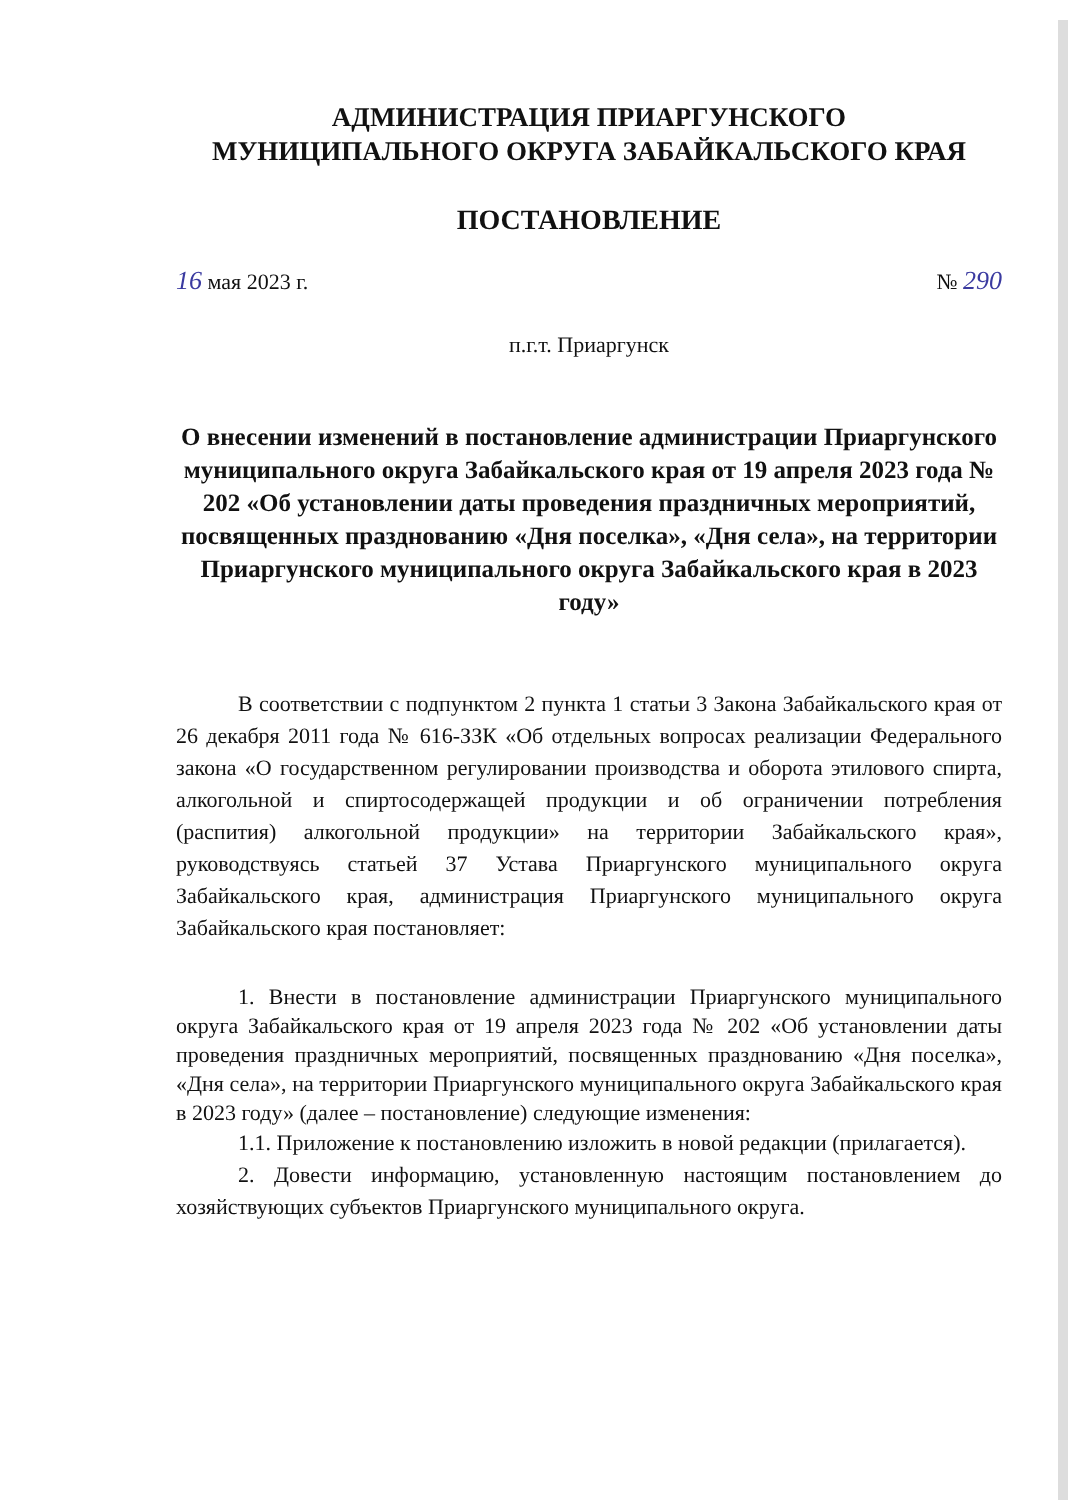АДМИНИСТРАЦИЯ ПРИАРГУНСКОГО
МУНИЦИПАЛЬНОГО ОКРУГА ЗАБАЙКАЛЬСКОГО КРАЯ
ПОСТАНОВЛЕНИЕ
16 мая 2023 г. № 290
п.г.т. Приаргунск
О внесении изменений в постановление администрации Приаргунского муниципального округа Забайкальского края от 19 апреля 2023 года № 202 «Об установлении даты проведения праздничных мероприятий, посвященных празднованию «Дня поселка», «Дня села», на территории Приаргунского муниципального округа Забайкальского края в 2023 году»
В соответствии с подпунктом 2 пункта 1 статьи 3 Закона Забайкальского края от 26 декабря 2011 года № 616-ЗЗК «Об отдельных вопросах реализации Федерального закона «О государственном регулировании производства и оборота этилового спирта, алкогольной и спиртосодержащей продукции и об ограничении потребления (распития) алкогольной продукции» на территории Забайкальского края», руководствуясь статьей 37 Устава Приаргунского муниципального округа Забайкальского края, администрация Приаргунского муниципального округа Забайкальского края постановляет:
1. Внести в постановление администрации Приаргунского муниципального округа Забайкальского края от 19 апреля 2023 года № 202 «Об установлении даты проведения праздничных мероприятий, посвященных празднованию «Дня поселка», «Дня села», на территории Приаргунского муниципального округа Забайкальского края в 2023 году» (далее – постановление) следующие изменения:
1.1. Приложение к постановлению изложить в новой редакции (прилагается).
2. Довести информацию, установленную настоящим постановлением до хозяйствующих субъектов Приаргунского муниципального округа.